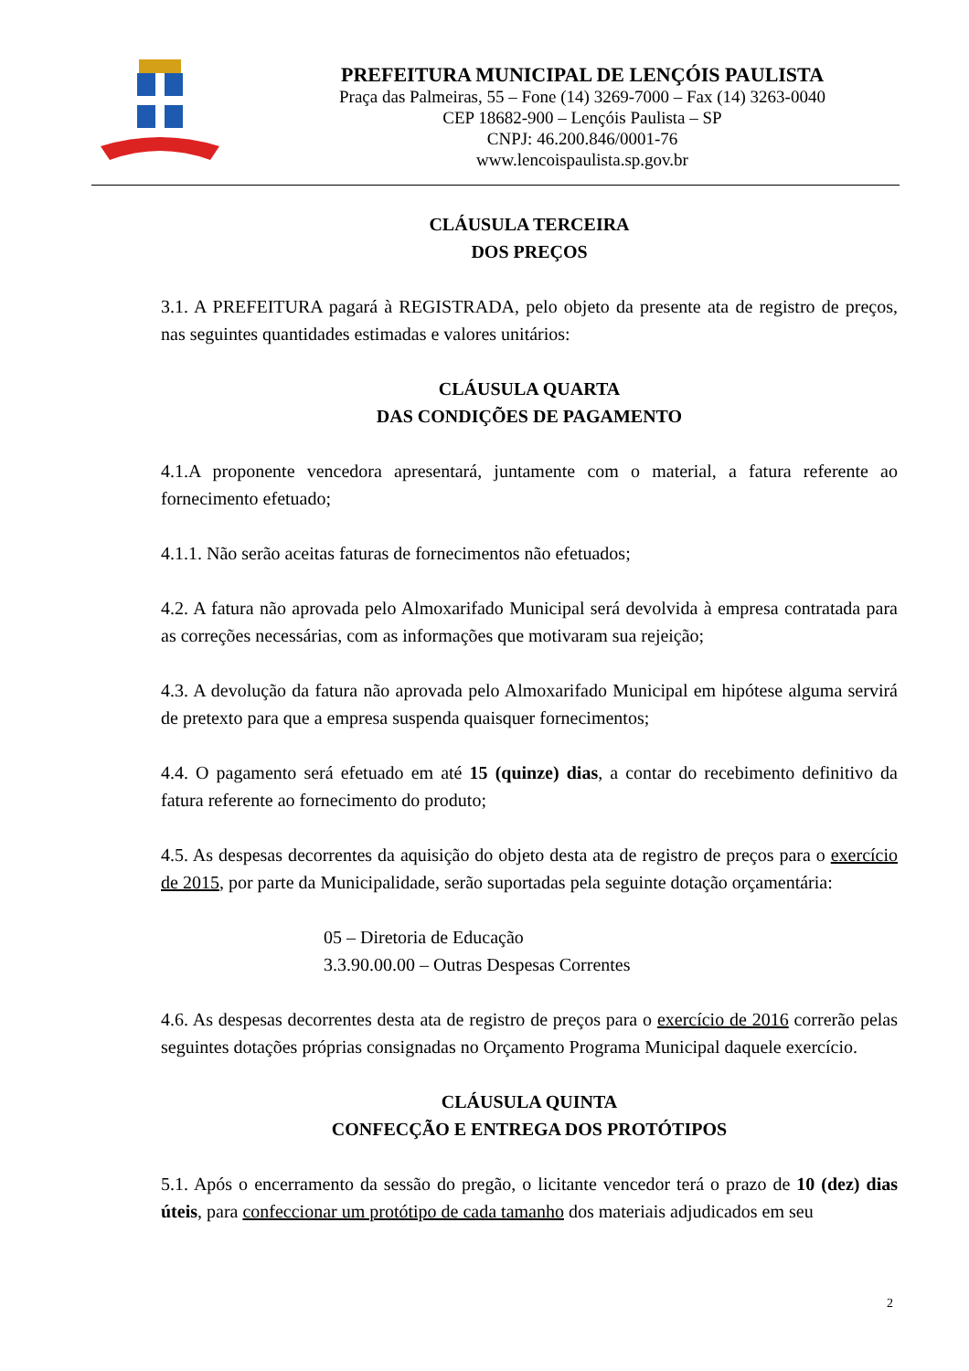PREFEITURA MUNICIPAL DE LENÇÓIS PAULISTA
Praça das Palmeiras, 55 – Fone (14) 3269-7000 – Fax (14) 3263-0040
CEP 18682-900 – Lençóis Paulista – SP
CNPJ: 46.200.846/0001-76
www.lencoispaulista.sp.gov.br
CLÁUSULA TERCEIRA
DOS PREÇOS
3.1. A PREFEITURA pagará à REGISTRADA, pelo objeto da presente ata de registro de preços, nas seguintes quantidades estimadas e valores unitários:
CLÁUSULA QUARTA
DAS CONDIÇÕES DE PAGAMENTO
4.1.A proponente vencedora apresentará, juntamente com o material, a fatura referente ao fornecimento efetuado;
4.1.1. Não serão aceitas faturas de fornecimentos não efetuados;
4.2. A fatura não aprovada pelo Almoxarifado Municipal será devolvida à empresa contratada para as correções necessárias, com as informações que motivaram sua rejeição;
4.3. A devolução da fatura não aprovada pelo Almoxarifado Municipal em hipótese alguma servirá de pretexto para que a empresa suspenda quaisquer fornecimentos;
4.4. O pagamento será efetuado em até 15 (quinze) dias, a contar do recebimento definitivo da fatura referente ao fornecimento do produto;
4.5. As despesas decorrentes da aquisição do objeto desta ata de registro de preços para o exercício de 2015, por parte da Municipalidade, serão suportadas pela seguinte dotação orçamentária:
05 – Diretoria de Educação
3.3.90.00.00 – Outras Despesas Correntes
4.6. As despesas decorrentes desta ata de registro de preços para o exercício de 2016 correrão pelas seguintes dotações próprias consignadas no Orçamento Programa Municipal daquele exercício.
CLÁUSULA QUINTA
CONFECÇÃO E ENTREGA DOS PROTÓTIPOS
5.1. Após o encerramento da sessão do pregão, o licitante vencedor terá o prazo de 10 (dez) dias úteis, para confeccionar um protótipo de cada tamanho dos materiais adjudicados em seu
2